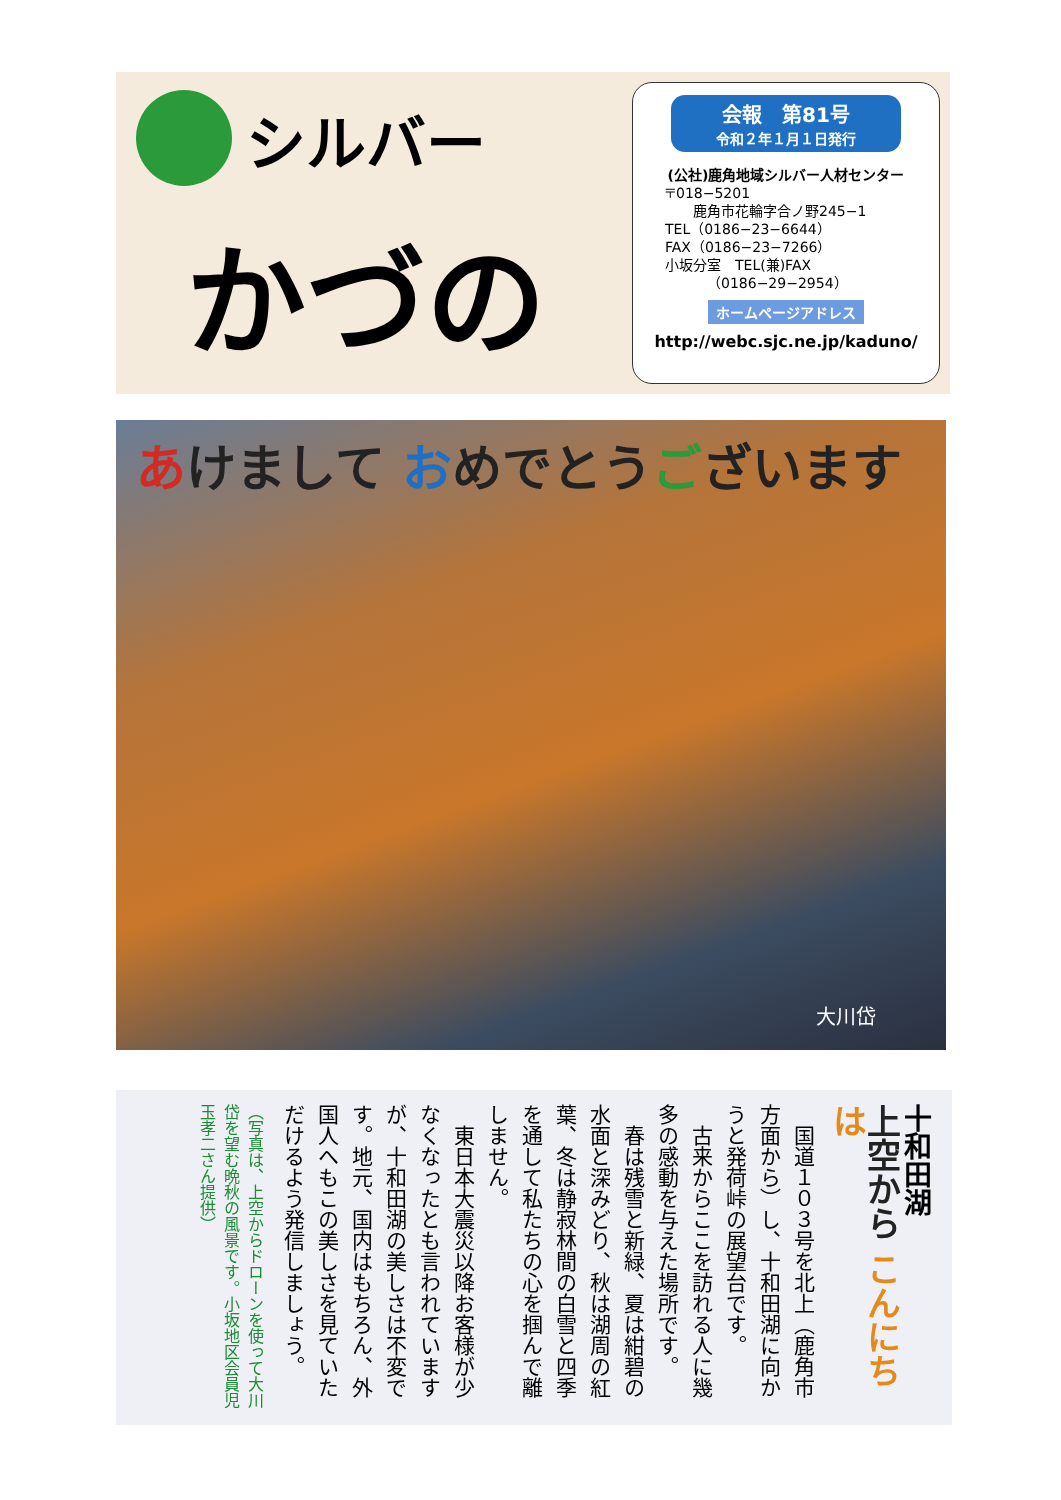シルバー
かづの
会報　第81号
令和２年１月１日発行
(公社)鹿角地域シルバー人材センター
〒018−5201
　　鹿角市花輪字合ノ野245−1
TEL（0186−23−6644）
FAX（0186−23−7266）
小坂分室　TEL(兼)FAX
　　　（0186−29−2954）
ホームページアドレス
http://webc.sjc.ne.jp/kaduno/
あけまして おめでとうございます
大川岱
十和田湖
上空から こんにちは
　国道１０３号を北上（鹿角市方面から）し、十和田湖に向かうと発荷峠の展望台です。
　古来からここを訪れる人に幾多の感動を与えた場所です。
　春は残雪と新緑、夏は紺碧の水面と深みどり、秋は湖周の紅葉、冬は静寂林間の白雪と四季を通して私たちの心を掴んで離しません。
　東日本大震災以降お客様が少なくなったとも言われていますが、十和田湖の美しさは不変です。地元、国内はもちろん、外国人へもこの美しさを見ていただけるよう発信しましょう。
（写真は、上空からドローンを使って大川岱を望む晩秋の風景です。小坂地区会員児玉孝二さん提供）